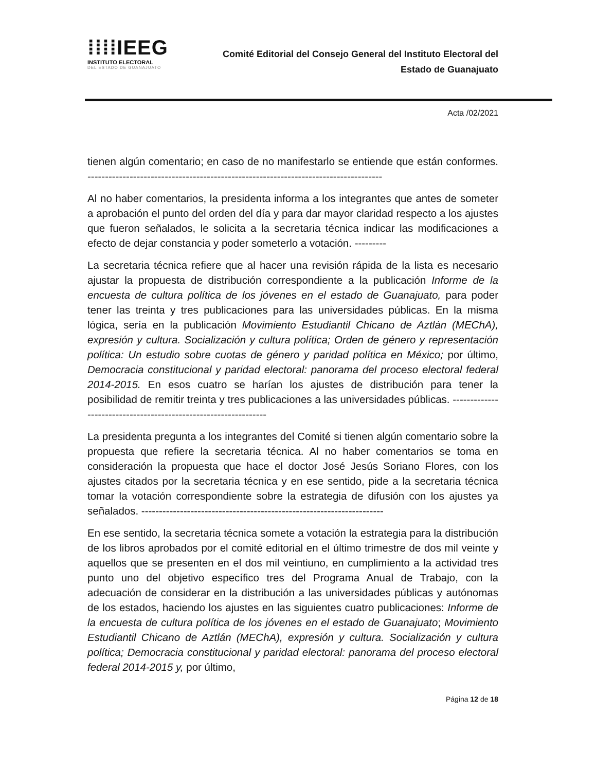⁞⁞⁞⁞IEEG
INSTITUTO ELECTORAL
DEL ESTADO DE GUANAJUATO
Comité Editorial del Consejo General del Instituto Electoral del
Estado de Guanajuato
Acta /02/2021
tienen algún comentario; en caso de no manifestarlo se entiende que están conformes. ------------------------------------------------------------------------------------
Al no haber comentarios, la presidenta informa a los integrantes que antes de someter a aprobación el punto del orden del día y para dar mayor claridad respecto a los ajustes que fueron señalados, le solicita a la secretaria técnica indicar las modificaciones a efecto de dejar constancia y poder someterlo a votación. ---------
La secretaria técnica refiere que al hacer una revisión rápida de la lista es necesario ajustar la propuesta de distribución correspondiente a la publicación Informe de la encuesta de cultura política de los jóvenes en el estado de Guanajuato, para poder tener las treinta y tres publicaciones para las universidades públicas. En la misma lógica, sería en la publicación Movimiento Estudiantil Chicano de Aztlán (MEChA), expresión y cultura. Socialización y cultura política; Orden de género y representación política: Un estudio sobre cuotas de género y paridad política en México; por último, Democracia constitucional y paridad electoral: panorama del proceso electoral federal 2014-2015. En esos cuatro se harían los ajustes de distribución para tener la posibilidad de remitir treinta y tres publicaciones a las universidades públicas. ----------------------------------------------------------------
La presidenta pregunta a los integrantes del Comité si tienen algún comentario sobre la propuesta que refiere la secretaria técnica. Al no haber comentarios se toma en consideración la propuesta que hace el doctor José Jesús Soriano Flores, con los ajustes citados por la secretaria técnica y en ese sentido, pide a la secretaria técnica tomar la votación correspondiente sobre la estrategia de difusión con los ajustes ya señalados. ---------------------------------------------------------------------
En ese sentido, la secretaria técnica somete a votación la estrategia para la distribución de los libros aprobados por el comité editorial en el último trimestre de dos mil veinte y aquellos que se presenten en el dos mil veintiuno, en cumplimiento a la actividad tres punto uno del objetivo específico tres del Programa Anual de Trabajo, con la adecuación de considerar en la distribución a las universidades públicas y autónomas de los estados, haciendo los ajustes en las siguientes cuatro publicaciones: Informe de la encuesta de cultura política de los jóvenes en el estado de Guanajuato; Movimiento Estudiantil Chicano de Aztlán (MEChA), expresión y cultura. Socialización y cultura política; Democracia constitucional y paridad electoral: panorama del proceso electoral federal 2014-2015 y, por último,
Página 12 de 18